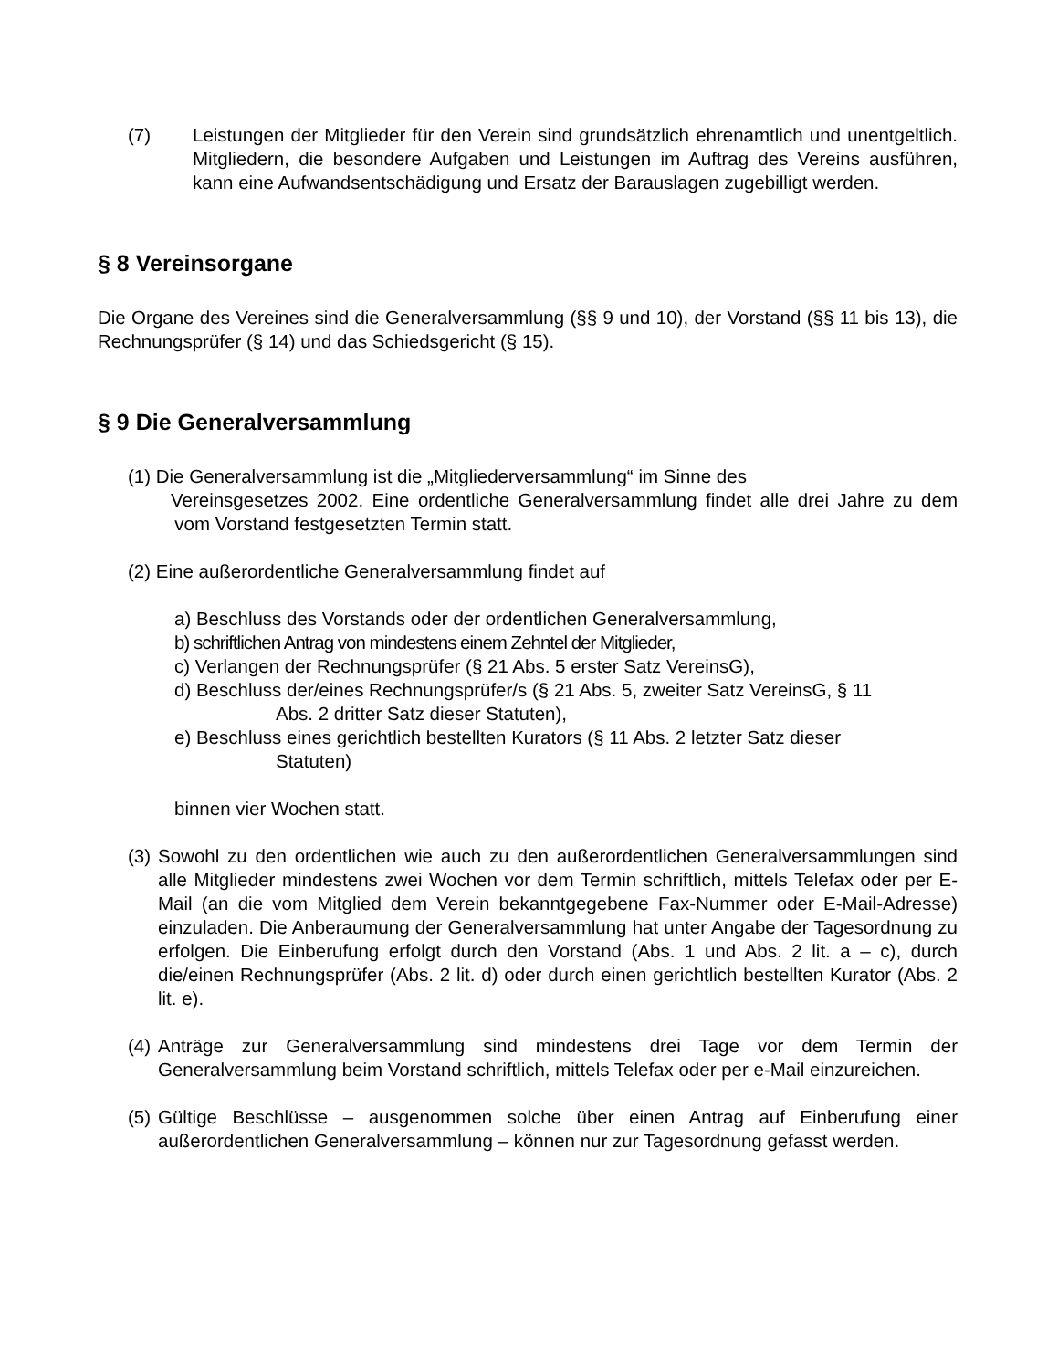(7) Leistungen der Mitglieder für den Verein sind grundsätzlich ehrenamtlich und unentgeltlich. Mitgliedern, die besondere Aufgaben und Leistungen im Auftrag des Vereins ausführen, kann eine Aufwandsentschädigung und Ersatz der Barauslagen zugebilligt werden.
§ 8 Vereinsorgane
Die Organe des Vereines sind die Generalversammlung (§§ 9 und 10), der Vorstand (§§ 11 bis 13), die Rechnungsprüfer (§ 14) und das Schiedsgericht (§ 15).
§ 9 Die Generalversammlung
(1) Die Generalversammlung ist die „Mitgliederversammlung“ im Sinne des
Vereinsgesetzes 2002. Eine ordentliche Generalversammlung findet alle drei Jahre zu dem vom Vorstand festgesetzten Termin statt.
(2) Eine außerordentliche Generalversammlung findet auf
a) Beschluss des Vorstands oder der ordentlichen Generalversammlung,
b) schriftlichen Antrag von mindestens einem Zehntel der Mitglieder,
c) Verlangen der Rechnungsprüfer (§ 21 Abs. 5 erster Satz VereinsG),
d) Beschluss der/eines Rechnungsprüfer/s (§ 21 Abs. 5, zweiter Satz VereinsG, § 11
Abs. 2 dritter Satz dieser Statuten),
e) Beschluss eines gerichtlich bestellten Kurators (§ 11 Abs. 2 letzter Satz dieser
Statuten)
binnen vier Wochen statt.
(3) Sowohl zu den ordentlichen wie auch zu den außerordentlichen Generalversammlungen sind alle Mitglieder mindestens zwei Wochen vor dem Termin schriftlich, mittels Telefax oder per E-Mail (an die vom Mitglied dem Verein bekanntgegebene Fax-Nummer oder E-Mail-Adresse) einzuladen. Die Anberaumung der Generalversammlung hat unter Angabe der Tagesordnung zu erfolgen. Die Einberufung erfolgt durch den Vorstand (Abs. 1 und Abs. 2 lit. a – c), durch die/einen Rechnungsprüfer (Abs. 2 lit. d) oder durch einen gerichtlich bestellten Kurator (Abs. 2 lit. e).
(4) Anträge zur Generalversammlung sind mindestens drei Tage vor dem Termin der Generalversammlung beim Vorstand schriftlich, mittels Telefax oder per e-Mail einzureichen.
(5) Gültige Beschlüsse – ausgenommen solche über einen Antrag auf Einberufung einer außerordentlichen Generalversammlung – können nur zur Tagesordnung gefasst werden.